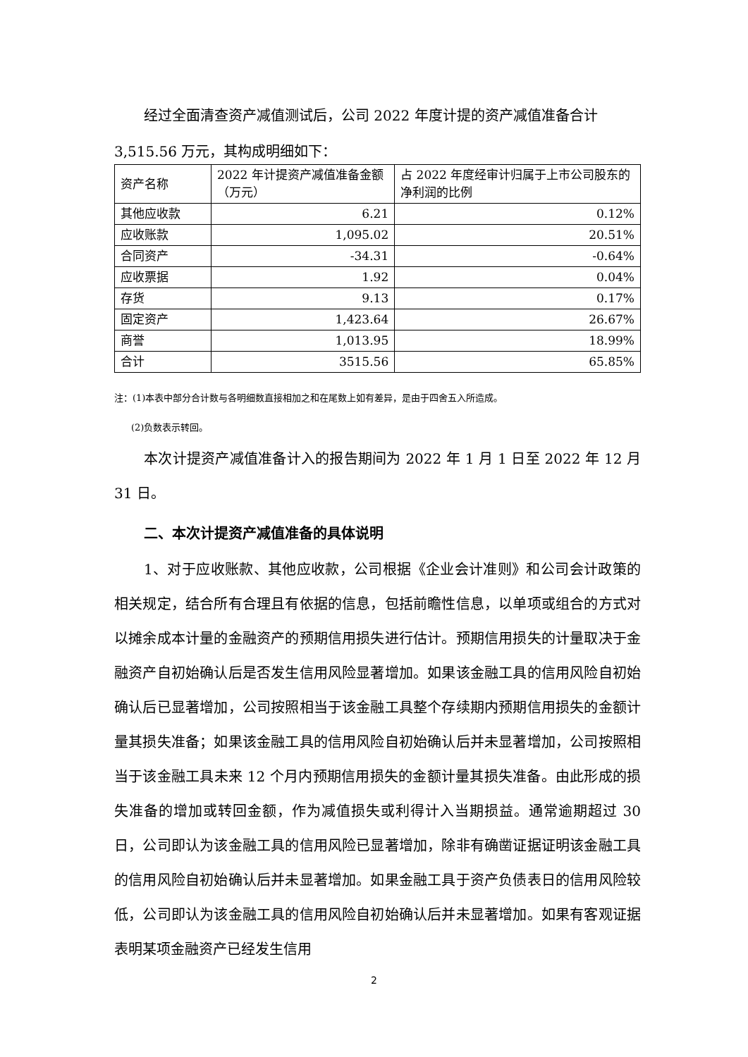经过全面清查资产减值测试后，公司 2022 年度计提的资产减值准备合计
3,515.56 万元，其构成明细如下：
| 资产名称 | 2022 年计提资产减值准备金额（万元） | 占 2022 年度经审计归属于上市公司股东的净利润的比例 |
| 其他应收款 | 6.21 | 0.12% |
| 应收账款 | 1,095.02 | 20.51% |
| 合同资产 | -34.31 | -0.64% |
| 应收票据 | 1.92 | 0.04% |
| 存货 | 9.13 | 0.17% |
| 固定资产 | 1,423.64 | 26.67% |
| 商誉 | 1,013.95 | 18.99% |
| 合计 | 3515.56 | 65.85% |
注：(1)本表中部分合计数与各明细数直接相加之和在尾数上如有差异，是由于四舍五入所造成。
(2)负数表示转回。
本次计提资产减值准备计入的报告期间为 2022 年 1 月 1 日至 2022 年 12 月 31 日。
二、本次计提资产减值准备的具体说明
1、对于应收账款、其他应收款，公司根据《企业会计准则》和公司会计政策的相关规定，结合所有合理且有依据的信息，包括前瞻性信息，以单项或组合的方式对以摊余成本计量的金融资产的预期信用损失进行估计。预期信用损失的计量取决于金融资产自初始确认后是否发生信用风险显著增加。如果该金融工具的信用风险自初始确认后已显著增加，公司按照相当于该金融工具整个存续期内预期信用损失的金额计量其损失准备；如果该金融工具的信用风险自初始确认后并未显著增加，公司按照相当于该金融工具未来 12 个月内预期信用损失的金额计量其损失准备。由此形成的损失准备的增加或转回金额，作为减值损失或利得计入当期损益。通常逾期超过 30 日，公司即认为该金融工具的信用风险已显著增加，除非有确凿证据证明该金融工具的信用风险自初始确认后并未显著增加。如果金融工具于资产负债表日的信用风险较低，公司即认为该金融工具的信用风险自初始确认后并未显著增加。如果有客观证据表明某项金融资产已经发生信用
2